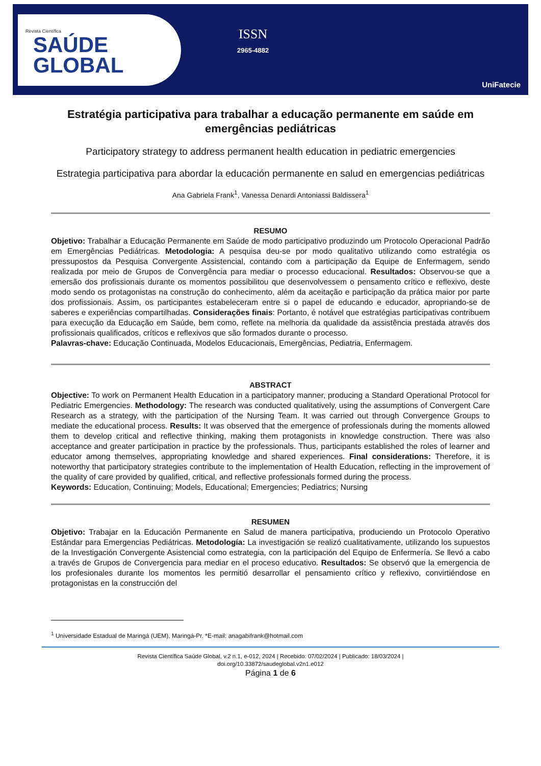Revista Científica
SAÚDE
GLOBAL
ISSN
2965-4882
UniFatecie
Estratégia participativa para trabalhar a educação permanente em saúde em emergências pediátricas
Participatory strategy to address permanent health education in pediatric emergencies
Estrategia participativa para abordar la educación permanente en salud en emergencias pediátricas
Ana Gabriela Frank<sup>1</sup>, Vanessa Denardi Antoniassi Baldissera<sup>1</sup>
RESUMO
Objetivo: Trabalhar a Educação Permanente em Saúde de modo participativo produzindo um Protocolo Operacional Padrão em Emergências Pediátricas. Metodologia: A pesquisa deu-se por modo qualitativo utilizando como estratégia os pressupostos da Pesquisa Convergente Assistencial, contando com a participação da Equipe de Enfermagem, sendo realizada por meio de Grupos de Convergência para mediar o processo educacional. Resultados: Observou-se que a emersão dos profissionais durante os momentos possibilitou que desenvolvessem o pensamento crítico e reflexivo, deste modo sendo os protagonistas na construção do conhecimento, além da aceitação e participação da prática maior por parte dos profissionais. Assim, os participantes estabeleceram entre si o papel de educando e educador, apropriando-se de saberes e experiências compartilhadas. Considerações finais: Portanto, é notável que estratégias participativas contribuem para execução da Educação em Saúde, bem como, reflete na melhoria da qualidade da assistência prestada através dos profissionais qualificados, críticos e reflexivos que são formados durante o processo.
Palavras-chave: Educação Continuada, Modelos Educacionais, Emergências, Pediatria, Enfermagem.
ABSTRACT
Objective: To work on Permanent Health Education in a participatory manner, producing a Standard Operational Protocol for Pediatric Emergencies. Methodology: The research was conducted qualitatively, using the assumptions of Convergent Care Research as a strategy, with the participation of the Nursing Team. It was carried out through Convergence Groups to mediate the educational process. Results: It was observed that the emergence of professionals during the moments allowed them to develop critical and reflective thinking, making them protagonists in knowledge construction. There was also acceptance and greater participation in practice by the professionals. Thus, participants established the roles of learner and educator among themselves, appropriating knowledge and shared experiences. Final considerations: Therefore, it is noteworthy that participatory strategies contribute to the implementation of Health Education, reflecting in the improvement of the quality of care provided by qualified, critical, and reflective professionals formed during the process.
Keywords: Education, Continuing; Models, Educational; Emergencies; Pediatrics; Nursing
RESUMEN
Objetivo: Trabajar en la Educación Permanente en Salud de manera participativa, produciendo un Protocolo Operativo Estándar para Emergencias Pediátricas. Metodología: La investigación se realizó cualitativamente, utilizando los supuestos de la Investigación Convergente Asistencial como estrategia, con la participación del Equipo de Enfermería. Se llevó a cabo a través de Grupos de Convergencia para mediar en el proceso educativo. Resultados: Se observó que la emergencia de los profesionales durante los momentos les permitió desarrollar el pensamiento crítico y reflexivo, convirtiéndose en protagonistas en la construcción del
<sup>1</sup> Universidade Estadual de Maringá (UEM), Maringá-Pr. *E-mail: anagabifrank@hotmail.com
Revista Científica Saúde Global, v.2 n.1, e-012, 2024 | Recebido: 07/02/2024 | Publicado: 18/03/2024 |
doi.org/10.33872/saudeglobal.v2n1.e012
Página 1 de 6